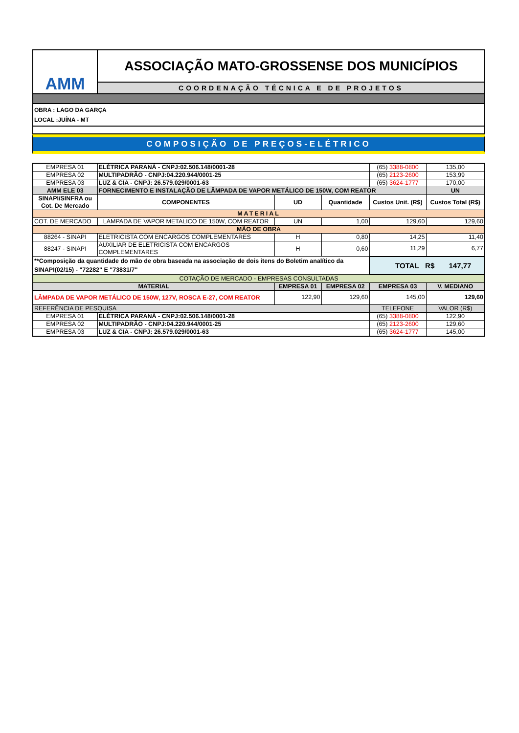AMM
ASSOCIAÇÃO MATO-GROSSENSE DOS MUNICÍPIOS
COORDENAÇÃO TÉCNICA E DE PROJETOS
OBRA : LAGO DA GARÇA
LOCAL :JUÍNA - MT
COMPOSIÇÃO DE PREÇOS-ELÉTRICO
| EMPRESA 01 | ELÉTRICA PARANÁ - CNPJ:02.506.148/0001-28 | | | (65) 3388-0800 | 135,00 |
| EMPRESA 02 | MULTIPADRÃO - CNPJ:04.220.944/0001-25 | | | (65) 2123-2600 | 153,99 |
| EMPRESA 03 | LUZ & CIA - CNPJ: 26.579.029/0001-63 | | | (65) 3624-1777 | 170,00 |
| AMM ELE 03 | FORNECIMENTO E INSTALAÇÃO DE LÂMPADA DE VAPOR METÁLICO DE 150W, COM REATOR | | | | UN |
| SINAPI/SINFRA ou Cot. De Mercado | COMPONENTES | UD | Quantidade | Custos Unit. (R$) | Custos Total (R$) |
| MATERIAL | | | | | |
| COT. DE MERCADO | LAMPADA DE VAPOR METALICO DE 150W, COM REATOR | UN | 1,00 | 129,60 | 129,60 |
| MÃO DE OBRA | | | | | |
| 88264 - SINAPI | ELETRICISTA COM ENCARGOS COMPLEMENTARES | H | 0,80 | 14,25 | 11,40 |
| 88247 - SINAPI | AUXILIAR DE ELETRICISTA COM ENCARGOS COMPLEMENTARES | H | 0,60 | 11,29 | 6,77 |
| **Composição da quantidade do mão de obra baseada na associação de dois itens do Boletim analítico da SINAPI(02/15) - "72282" E "73831/7" | | | | TOTAL R$ 147,77 | |
| COTAÇÃO DE MERCADO - EMPRESAS CONSULTADAS | | | | | |
| MATERIAL | | EMPRESA 01 | EMPRESA 02 | EMPRESA 03 | V. MEDIANO |
| LÂMPADA DE VAPOR METÁLICO DE 150W, 127V, ROSCA E-27, COM REATOR | | 122,90 | 129,60 | 145,00 | 129,60 |
| REFERÊNCIA DE PESQUISA | | | | TELEFONE | VALOR (R$) |
| EMPRESA 01 | ELÉTRICA PARANÁ - CNPJ:02.506.148/0001-28 | | | (65) 3388-0800 | 122,90 |
| EMPRESA 02 | MULTIPADRÃO - CNPJ:04.220.944/0001-25 | | | (65) 2123-2600 | 129,60 |
| EMPRESA 03 | LUZ & CIA - CNPJ: 26.579.029/0001-63 | | | (65) 3624-1777 | 145,00 |